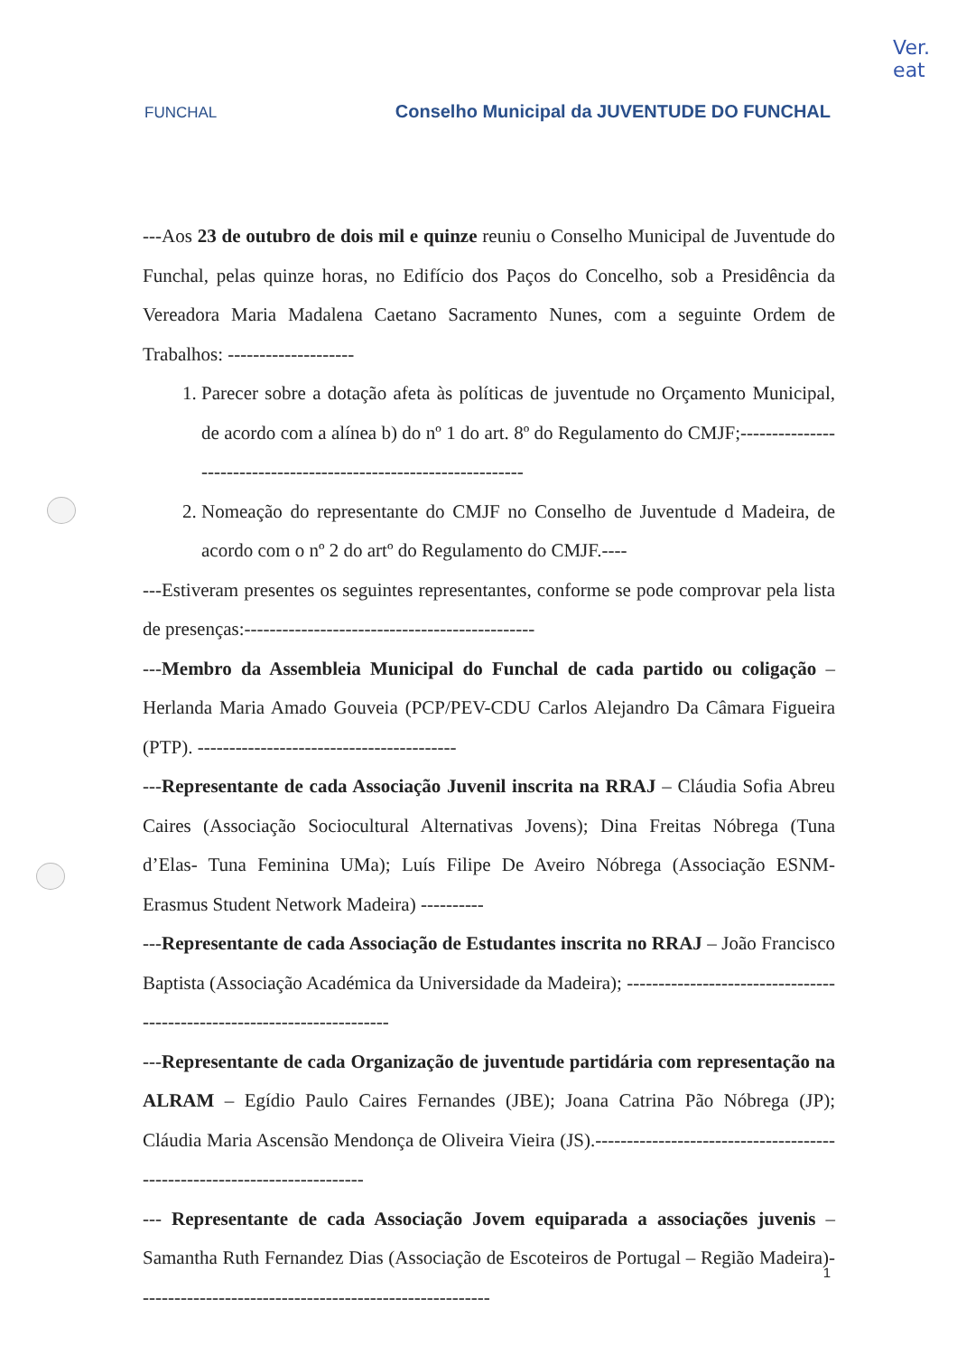Ver.
eat
FUNCHAL
Conselho Municipal da JUVENTUDE DO FUNCHAL
---Aos 23 de outubro de dois mil e quinze reuniu o Conselho Municipal de Juventude do Funchal, pelas quinze horas, no Edifício dos Paços do Concelho, sob a Presidência da Vereadora Maria Madalena Caetano Sacramento Nunes, com a seguinte Ordem de Trabalhos: --------------------
1. Parecer sobre a dotação afeta às políticas de juventude no Orçamento Municipal, de acordo com a alínea b) do nº 1 do art. 8º do Regulamento do CMJF;------------------------------------------------------------------
2. Nomeação do representante do CMJF no Conselho de Juventude d Madeira, de acordo com o nº 2 do artº do Regulamento do CMJF.----
---Estiveram presentes os seguintes representantes, conforme se pode comprovar pela lista de presenças:----------------------------------------------
---Membro da Assembleia Municipal do Funchal de cada partido ou coligação – Herlanda Maria Amado Gouveia (PCP/PEV-CDU Carlos Alejandro Da Câmara Figueira (PTP). -----------------------------------------
---Representante de cada Associação Juvenil inscrita na RRAJ – Cláudia Sofia Abreu Caires (Associação Sociocultural Alternativas Jovens); Dina Freitas Nóbrega (Tuna d’Elas- Tuna Feminina UMa); Luís Filipe De Aveiro Nóbrega (Associação ESNM-Erasmus Student Network Madeira) ----------
---Representante de cada Associação de Estudantes inscrita no RRAJ – João Francisco Baptista (Associação Académica da Universidade da Madeira); ------------------------------------------------------------------------
---Representante de cada Organização de juventude partidária com representação na ALRAM – Egídio Paulo Caires Fernandes (JBE); Joana Catrina Pão Nóbrega (JP); Cláudia Maria Ascensão Mendonça de Oliveira Vieira (JS).-------------------------------------------------------------------------
--- Representante de cada Associação Jovem equiparada a associações juvenis – Samantha Ruth Fernandez Dias (Associação de Escoteiros de Portugal – Região Madeira)--------------------------------------------------------
1